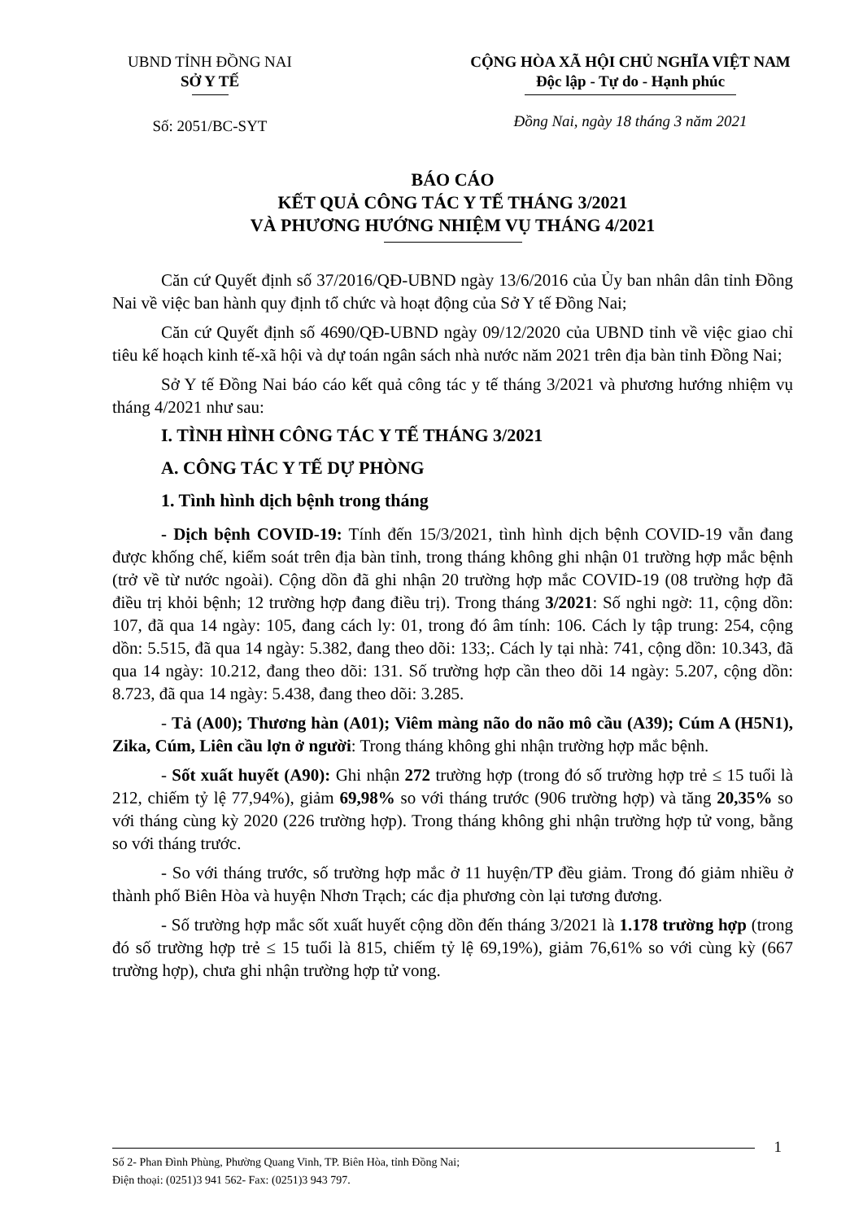UBND TỈNH ĐỒNG NAI
SỞ Y TẾ
Số: 2051/BC-SYT
CỘNG HÒA XÃ HỘI CHỦ NGHĨA VIỆT NAM
Độc lập - Tự do - Hạnh phúc
Đồng Nai, ngày 18 tháng 3 năm 2021
BÁO CÁO
KẾT QUẢ CÔNG TÁC Y TẾ THÁNG 3/2021
VÀ PHƯƠNG HƯỚNG NHIỆM VỤ THÁNG 4/2021
Căn cứ Quyết định số 37/2016/QĐ-UBND ngày 13/6/2016 của Ủy ban nhân dân tỉnh Đồng Nai về việc ban hành quy định tổ chức và hoạt động của Sở Y tế Đồng Nai;
Căn cứ Quyết định số 4690/QĐ-UBND ngày 09/12/2020 của UBND tỉnh về việc giao chỉ tiêu kế hoạch kinh tế-xã hội và dự toán ngân sách nhà nước năm 2021 trên địa bàn tỉnh Đồng Nai;
Sở Y tế Đồng Nai báo cáo kết quả công tác y tế tháng 3/2021 và phương hướng nhiệm vụ tháng 4/2021 như sau:
I. TÌNH HÌNH CÔNG TÁC Y TẾ THÁNG 3/2021
A. CÔNG TÁC Y TẾ DỰ PHÒNG
1. Tình hình dịch bệnh trong tháng
- Dịch bệnh COVID-19: Tính đến 15/3/2021, tình hình dịch bệnh COVID-19 vẫn đang được khống chế, kiểm soát trên địa bàn tỉnh, trong tháng không ghi nhận 01 trường hợp mắc bệnh (trở về từ nước ngoài). Cộng dồn đã ghi nhận 20 trường hợp mắc COVID-19 (08 trường hợp đã điều trị khỏi bệnh; 12 trường hợp đang điều trị). Trong tháng 3/2021: Số nghi ngờ: 11, cộng dồn: 107, đã qua 14 ngày: 105, đang cách ly: 01, trong đó âm tính: 106. Cách ly tập trung: 254, cộng dồn: 5.515, đã qua 14 ngày: 5.382, đang theo dõi: 133;. Cách ly tại nhà: 741, cộng dồn: 10.343, đã qua 14 ngày: 10.212, đang theo dõi: 131. Số trường hợp cần theo dõi 14 ngày: 5.207, cộng dồn: 8.723, đã qua 14 ngày: 5.438, đang theo dõi: 3.285.
- Tả (A00); Thương hàn (A01); Viêm màng não do não mô cầu (A39); Cúm A (H5N1), Zika, Cúm, Liên cầu lợn ở người: Trong tháng không ghi nhận trường hợp mắc bệnh.
- Sốt xuất huyết (A90): Ghi nhận 272 trường hợp (trong đó số trường hợp trẻ ≤ 15 tuổi là 212, chiếm tỷ lệ 77,94%), giảm 69,98% so với tháng trước (906 trường hợp) và tăng 20,35% so với tháng cùng kỳ 2020 (226 trường hợp). Trong tháng không ghi nhận trường hợp tử vong, bằng so với tháng trước.
- So với tháng trước, số trường hợp mắc ở 11 huyện/TP đều giảm. Trong đó giảm nhiều ở thành phố Biên Hòa và huyện Nhơn Trạch; các địa phương còn lại tương đương.
- Số trường hợp mắc sốt xuất huyết cộng dồn đến tháng 3/2021 là 1.178 trường hợp (trong đó số trường hợp trẻ ≤ 15 tuổi là 815, chiếm tỷ lệ 69,19%), giảm 76,61% so với cùng kỳ (667 trường hợp), chưa ghi nhận trường hợp tử vong.
1
Số 2- Phan Đình Phùng, Phường Quang Vinh, TP. Biên Hòa, tỉnh Đồng Nai;
Điện thoại: (0251)3 941 562- Fax: (0251)3 943 797.